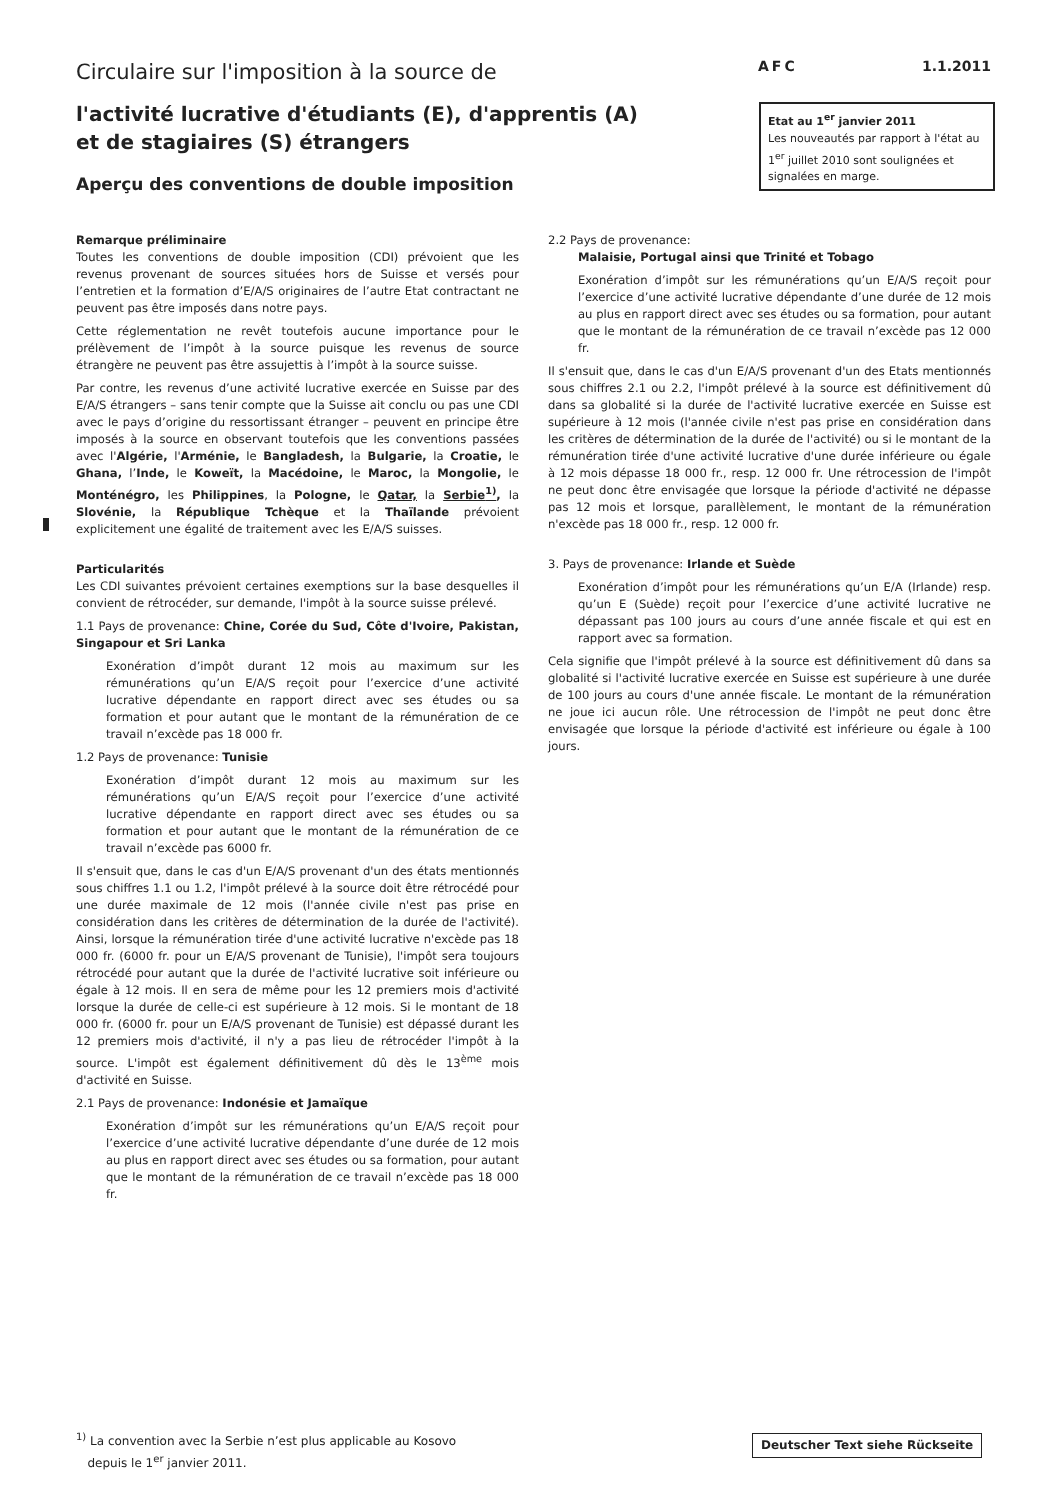Circulaire sur l'imposition à la source de
AFC 1.1.2011
l'activité lucrative d'étudiants (E), d'apprentis (A)
et de stagiaires (S) étrangers
Aperçu des conventions de double imposition
Etat au 1<sup>er</sup> janvier 2011
Les nouveautés par rapport à l'état au 1<sup>er</sup> juillet 2010 sont soulignées et signalées en marge.
Remarque préliminaire
Toutes les conventions de double imposition (CDI) prévoient que les revenus provenant de sources situées hors de Suisse et versés pour l’entretien et la formation d’E/A/S originaires de l’autre Etat contractant ne peuvent pas être imposés dans notre pays.
Cette réglementation ne revêt toutefois aucune importance pour le prélèvement de l’impôt à la source puisque les revenus de source étrangère ne peuvent pas être assujettis à l’impôt à la source suisse.
Par contre, les revenus d’une activité lucrative exercée en Suisse par des E/A/S étrangers – sans tenir compte que la Suisse ait conclu ou pas une CDI avec le pays d’origine du ressortissant étranger – peuvent en principe être imposés à la source en observant toutefois que les conventions passées avec l'Algérie, l'Arménie, le Bangladesh, la Bulgarie, la Croatie, le Ghana, l’Inde, le Koweït, la Macédoine, le Maroc, la Mongolie, le Monténégro, les Philippines, la Pologne, le Qatar, la Serbie<sup>1)</sup>, la Slovénie, la République Tchèque et la Thaïlande prévoient explicitement une égalité de traitement avec les E/A/S suisses.
Particularités
Les CDI suivantes prévoient certaines exemptions sur la base desquelles il convient de rétrocéder, sur demande, l'impôt à la source suisse prélevé.
1.1 Pays de provenance: Chine, Corée du Sud, Côte d'Ivoire, Pakistan, Singapour et Sri Lanka
Exonération d’impôt durant 12 mois au maximum sur les rémunérations qu’un E/A/S reçoit pour l’exercice d’une activité lucrative dépendante en rapport direct avec ses études ou sa formation et pour autant que le montant de la rémunération de ce travail n’excède pas 18 000 fr.
1.2 Pays de provenance: Tunisie
Exonération d’impôt durant 12 mois au maximum sur les rémunérations qu’un E/A/S reçoit pour l’exercice d’une activité lucrative dépendante en rapport direct avec ses études ou sa formation et pour autant que le montant de la rémunération de ce travail n’excède pas 6000 fr.
Il s'ensuit que, dans le cas d'un E/A/S provenant d'un des états mentionnés sous chiffres 1.1 ou 1.2, l'impôt prélevé à la source doit être rétrocédé pour une durée maximale de 12 mois (l'année civile n'est pas prise en considération dans les critères de détermination de la durée de l'activité). Ainsi, lorsque la rémunération tirée d'une activité lucrative n'excède pas 18 000 fr. (6000 fr. pour un E/A/S provenant de Tunisie), l'impôt sera toujours rétrocédé pour autant que la durée de l'activité lucrative soit inférieure ou égale à 12 mois. Il en sera de même pour les 12 premiers mois d'activité lorsque la durée de celle-ci est supérieure à 12 mois. Si le montant de 18 000 fr. (6000 fr. pour un E/A/S provenant de Tunisie) est dépassé durant les 12 premiers mois d'activité, il n'y a pas lieu de rétrocéder l'impôt à la source. L'impôt est également définitivement dû dès le 13<sup>ème</sup> mois d'activité en Suisse.
2.1 Pays de provenance: Indonésie et Jamaïque
Exonération d’impôt sur les rémunérations qu’un E/A/S reçoit pour l’exercice d’une activité lucrative dépendante d’une durée de 12 mois au plus en rapport direct avec ses études ou sa formation, pour autant que le montant de la rémunération de ce travail n’excède pas 18 000 fr.
2.2 Pays de provenance:
Malaisie, Portugal ainsi que Trinité et Tobago
Exonération d’impôt sur les rémunérations qu’un E/A/S reçoit pour l’exercice d’une activité lucrative dépendante d’une durée de 12 mois au plus en rapport direct avec ses études ou sa formation, pour autant que le montant de la rémunération de ce travail n’excède pas 12 000 fr.
Il s'ensuit que, dans le cas d'un E/A/S provenant d'un des Etats mentionnés sous chiffres 2.1 ou 2.2, l'impôt prélevé à la source est définitivement dû dans sa globalité si la durée de l'activité lucrative exercée en Suisse est supérieure à 12 mois (l'année civile n'est pas prise en considération dans les critères de détermination de la durée de l'activité) ou si le montant de la rémunération tirée d'une activité lucrative d'une durée inférieure ou égale à 12 mois dépasse 18 000 fr., resp. 12 000 fr. Une rétrocession de l'impôt ne peut donc être envisagée que lorsque la période d'activité ne dépasse pas 12 mois et lorsque, parallèlement, le montant de la rémunération n'excède pas 18 000 fr., resp. 12 000 fr.
3. Pays de provenance: Irlande et Suède
Exonération d’impôt pour les rémunérations qu’un E/A (Irlande) resp. qu’un E (Suède) reçoit pour l’exercice d’une activité lucrative ne dépassant pas 100 jours au cours d’une année fiscale et qui est en rapport avec sa formation.
Cela signifie que l'impôt prélevé à la source est définitivement dû dans sa globalité si l'activité lucrative exercée en Suisse est supérieure à une durée de 100 jours au cours d'une année fiscale. Le montant de la rémunération ne joue ici aucun rôle. Une rétrocession de l'impôt ne peut donc être envisagée que lorsque la période d'activité est inférieure ou égale à 100 jours.
<sup>1)</sup> La convention avec la Serbie n’est plus applicable au Kosovo
depuis le 1<sup>er</sup> janvier 2011.
Deutscher Text siehe Rückseite